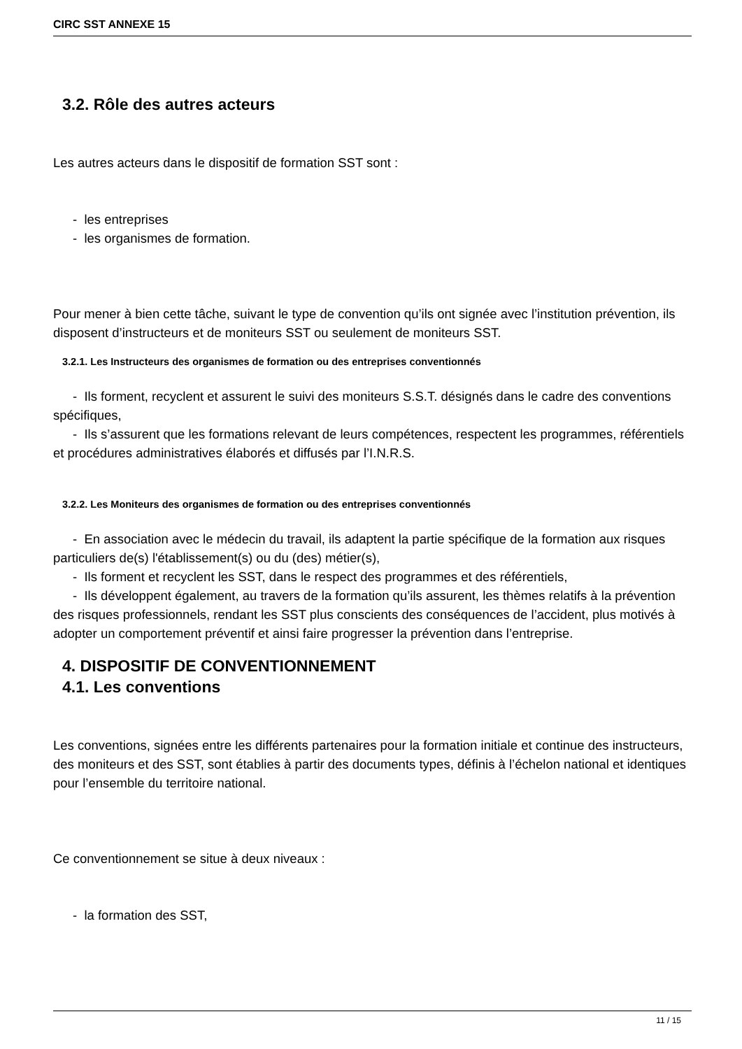CIRC SST ANNEXE 15
3.2. Rôle des autres acteurs
Les autres acteurs dans le dispositif de formation SST sont :
- les entreprises
- les organismes de formation.
Pour mener à bien cette tâche, suivant le type de convention qu’ils ont signée avec l’institution prévention, ils disposent d’instructeurs et de moniteurs SST ou seulement de moniteurs SST.
3.2.1. Les Instructeurs des organismes de formation ou des entreprises conventionnés
- Ils forment, recyclent et assurent le suivi des moniteurs S.S.T. désignés dans le cadre des conventions spécifiques,
- Ils s’assurent que les formations relevant de leurs compétences, respectent les programmes, référentiels et procédures administratives élaborés et diffusés par l’I.N.R.S.
3.2.2. Les Moniteurs des organismes de formation ou des entreprises conventionnés
- En association avec le médecin du travail, ils adaptent la partie spécifique de la formation aux risques particuliers de(s) l'établissement(s) ou du (des) métier(s),
- Ils forment et recyclent les SST, dans le respect des programmes et des référentiels,
- Ils développent également, au travers de la formation qu’ils assurent, les thèmes relatifs à la prévention des risques professionnels, rendant les SST plus conscients des conséquences de l’accident, plus motivés à adopter un comportement préventif et ainsi faire progresser la prévention dans l’entreprise.
4. DISPOSITIF DE CONVENTIONNEMENT
4.1. Les conventions
Les conventions, signées entre les différents partenaires pour la formation initiale et continue des instructeurs, des moniteurs et des SST, sont établies à partir des documents types, définis à l’échelon national et identiques pour l’ensemble du territoire national.
Ce conventionnement se situe à deux niveaux :
- la formation des SST,
11 / 15